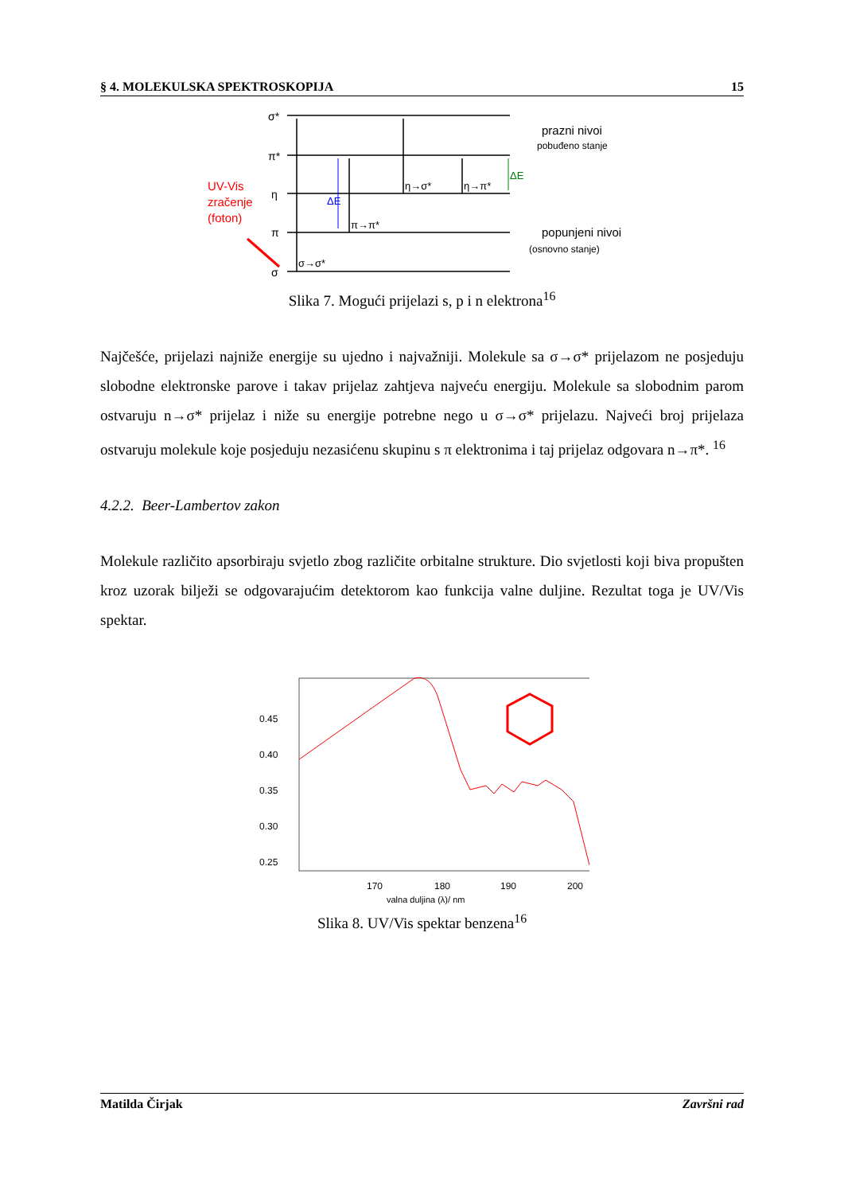§ 4. MOLEKULSKA SPEKTROSKOPIJA 15
σ*
π*
η
π
σ
UV-Vis
zračenje
(foton)
ΔE
ΔE
η→σ*
η→π*
π→π*
σ→σ*
prazni nivoi
pobuđeno stanje
popunjeni nivoi
(osnovno stanje)
Slika 7. Mogući prijelazi s, p i n elektrona<sup>16</sup>
Najčešće, prijelazi najniže energije su ujedno i najvažniji. Molekule sa σ→σ* prijelazom ne posjeduju slobodne elektronske parove i takav prijelaz zahtjeva najveću energiju. Molekule sa slobodnim parom ostvaruju n→σ* prijelaz i niže su energije potrebne nego u σ→σ* prijelazu. Najveći broj prijelaza ostvaruju molekule koje posjeduju nezasićenu skupinu s π elektronima i taj prijelaz odgovara n→π*. <sup>16</sup>
4.2.2. Beer-Lambertov zakon
Molekule različito apsorbiraju svjetlo zbog različite orbitalne strukture. Dio svjetlosti koji biva propušten kroz uzorak bilježi se odgovarajućim detektorom kao funkcija valne duljine. Rezultat toga je UV/Vis spektar.
0.45
0.40
0.35
0.30
0.25
170
180
190
200
valna duljina (λ)/ nm
Slika 8. UV/Vis spektar benzena<sup>16</sup>
Matilda Čirjak Završni rad